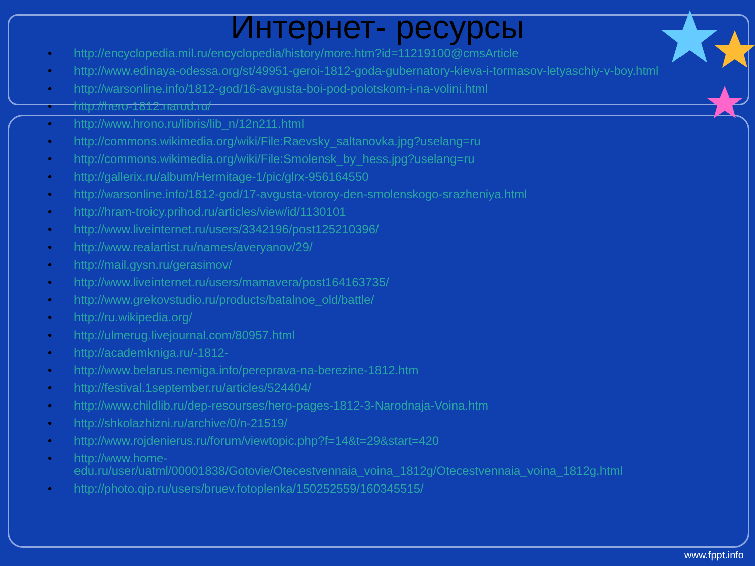Интернет- ресурсы
• http://encyclopedia.mil.ru/encyclopedia/history/more.htm?id=11219100@cmsArticle
• http://www.edinaya-odessa.org/st/49951-geroi-1812-goda-gubernatory-kieva-i-tormasov-letyaschiy-v-boy.html
• http://warsonline.info/1812-god/16-avgusta-boi-pod-polotskom-i-na-volini.html
• http://hero-1812.narod.ru/
• http://www.hrono.ru/libris/lib_n/12n211.html
• http://commons.wikimedia.org/wiki/File:Raevsky_saltanovka.jpg?uselang=ru
• http://commons.wikimedia.org/wiki/File:Smolensk_by_hess.jpg?uselang=ru
• http://gallerix.ru/album/Hermitage-1/pic/glrx-956164550
• http://warsonline.info/1812-god/17-avgusta-vtoroy-den-smolenskogo-srazheniya.html
• http://hram-troicy.prihod.ru/articles/view/id/1130101
• http://www.liveinternet.ru/users/3342196/post125210396/
• http://www.realartist.ru/names/averyanov/29/
• http://mail.gysn.ru/gerasimov/
• http://www.liveinternet.ru/users/mamavera/post164163735/
• http://www.grekovstudio.ru/products/batalnoe_old/battle/
• http://ru.wikipedia.org/
• http://ulmerug.livejournal.com/80957.html
• http://academkniga.ru/-1812-
• http://www.belarus.nemiga.info/pereprava-na-berezine-1812.htm
• http://festival.1september.ru/articles/524404/
• http://www.childlib.ru/dep-resourses/hero-pages-1812-3-Narodnaja-Voina.htm
• http://shkolazhizni.ru/archive/0/n-21519/
• http://www.rojdenierus.ru/forum/viewtopic.php?f=14&t=29&start=420
• http://www.home-edu.ru/user/uatml/00001838/Gotovie/Otecestvennaia_voina_1812g/Otecestvennaia_voina_1812g.html
• http://photo.qip.ru/users/bruev.fotoplenka/150252559/160345515/
www.fppt.info